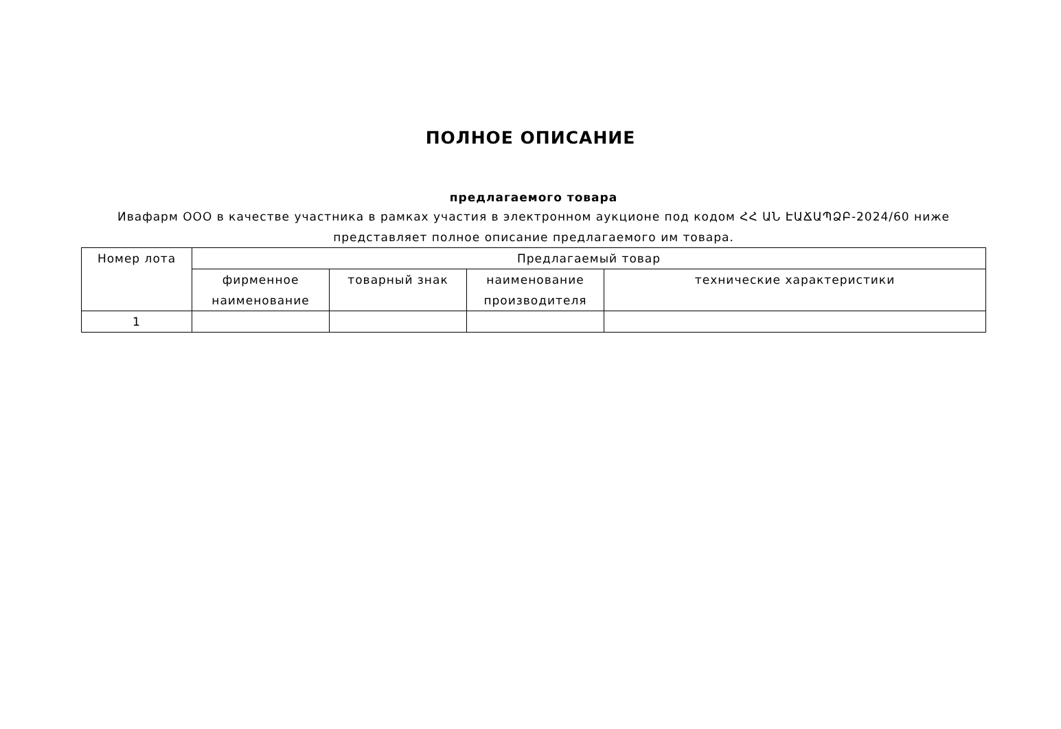ПОЛНОЕ ОПИСАНИЕ
предлагаемого товара
Ивафарм ООО в качестве участника в рамках участия в электронном аукционе под кодом ՀՀ ԱՆ ԷԱՃԱՊՁԲ-2024/60 ниже представляет полное описание предлагаемого им товара.
| Номер лота | Предлагаемый товар | | | |
| --- | --- | --- | --- | --- |
| | фирменное наименование | товарный знак | наименование производителя | технические характеристики |
| 1 | | | | |